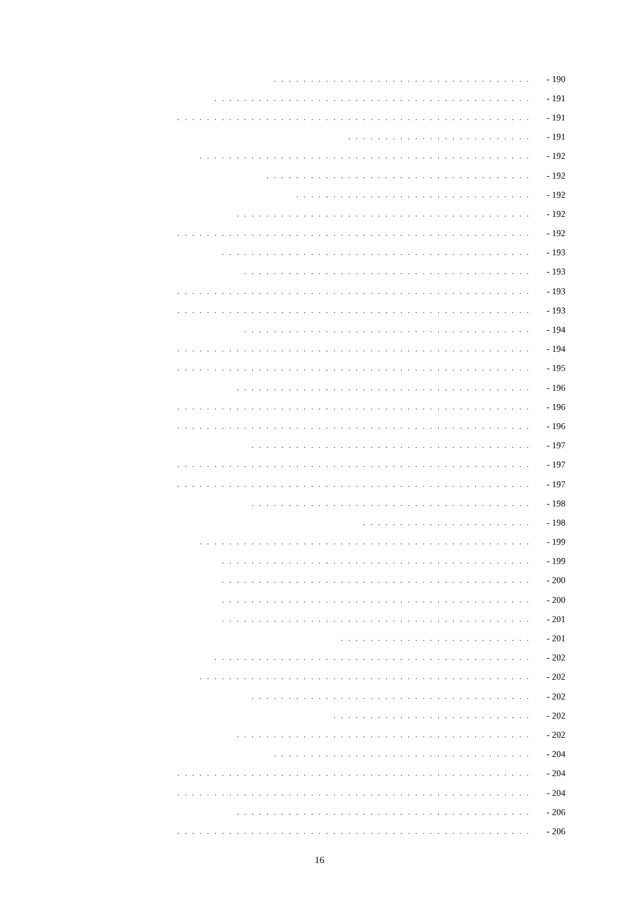. . . . . . . . . . . . . . . . . . . . . . . . . . . . . . . . . . . . . . . . . . . . . . . . . . . . . . . . . . . . . . . . . . . . . . . . . . . . . . . . . . . . . . . . . . . .
- 190
. . . . . . . . . . . . . . . . . . . . . . . . . . . . . . . . . . . . . . . . . . . . . . . . . . . . . . . . . . . . . . . . . . . . . . . . . . . . . . . . . . . . . . . . . . . .
- 191
. . . . . . . . . . . . . . . . . . . . . . . . . . . . . . . . . . . . . . . . . . . . . . . . . . . . . . . . . . . . . . . . . . . . . . . . . . . . . . . . . . . . . . . . . . . .
- 191
. . . . . . . . . . . . . . . . . . . . . . . . . . . . . . . . . . . . . . . . . . . . . . . . . . . . . . . . . . . . . . . . . . . . . . . . . . . . . . . . . . . . . . . . . . . .
- 191
. . . . . . . . . . . . . . . . . . . . . . . . . . . . . . . . . . . . . . . . . . . . . . . . . . . . . . . . . . . . . . . . . . . . . . . . . . . . . . . . . . . . . . . . . . . .
- 192
. . . . . . . . . . . . . . . . . . . . . . . . . . . . . . . . . . . . . . . . . . . . . . . . . . . . . . . . . . . . . . . . . . . . . . . . . . . . . . . . . . . . . . . . . . . .
- 192
. . . . . . . . . . . . . . . . . . . . . . . . . . . . . . . . . . . . . . . . . . . . . . . . . . . . . . . . . . . . . . . . . . . . . . . . . . . . . . . . . . . . . . . . . . . .
- 192
. . . . . . . . . . . . . . . . . . . . . . . . . . . . . . . . . . . . . . . . . . . . . . . . . . . . . . . . . . . . . . . . . . . . . . . . . . . . . . . . . . . . . . . . . . . .
- 192
. . . . . . . . . . . . . . . . . . . . . . . . . . . . . . . . . . . . . . . . . . . . . . . . . . . . . . . . . . . . . . . . . . . . . . . . . . . . . . . . . . . . . . . . . . . .
- 192
. . . . . . . . . . . . . . . . . . . . . . . . . . . . . . . . . . . . . . . . . . . . . . . . . . . . . . . . . . . . . . . . . . . . . . . . . . . . . . . . . . . . . . . . . . . .
- 193
. . . . . . . . . . . . . . . . . . . . . . . . . . . . . . . . . . . . . . . . . . . . . . . . . . . . . . . . . . . . . . . . . . . . . . . . . . . . . . . . . . . . . . . . . . . .
- 193
. . . . . . . . . . . . . . . . . . . . . . . . . . . . . . . . . . . . . . . . . . . . . . . . . . . . . . . . . . . . . . . . . . . . . . . . . . . . . . . . . . . . . . . . . . . .
- 193
. . . . . . . . . . . . . . . . . . . . . . . . . . . . . . . . . . . . . . . . . . . . . . . . . . . . . . . . . . . . . . . . . . . . . . . . . . . . . . . . . . . . . . . . . . . .
- 193
. . . . . . . . . . . . . . . . . . . . . . . . . . . . . . . . . . . . . . . . . . . . . . . . . . . . . . . . . . . . . . . . . . . . . . . . . . . . . . . . . . . . . . . . . . . .
- 194
. . . . . . . . . . . . . . . . . . . . . . . . . . . . . . . . . . . . . . . . . . . . . . . . . . . . . . . . . . . . . . . . . . . . . . . . . . . . . . . . . . . . . . . . . . . .
- 194
. . . . . . . . . . . . . . . . . . . . . . . . . . . . . . . . . . . . . . . . . . . . . . . . . . . . . . . . . . . . . . . . . . . . . . . . . . . . . . . . . . . . . . . . . . . .
- 195
. . . . . . . . . . . . . . . . . . . . . . . . . . . . . . . . . . . . . . . . . . . . . . . . . . . . . . . . . . . . . . . . . . . . . . . . . . . . . . . . . . . . . . . . . . . .
- 196
. . . . . . . . . . . . . . . . . . . . . . . . . . . . . . . . . . . . . . . . . . . . . . . . . . . . . . . . . . . . . . . . . . . . . . . . . . . . . . . . . . . . . . . . . . . .
- 196
. . . . . . . . . . . . . . . . . . . . . . . . . . . . . . . . . . . . . . . . . . . . . . . . . . . . . . . . . . . . . . . . . . . . . . . . . . . . . . . . . . . . . . . . . . . .
- 196
. . . . . . . . . . . . . . . . . . . . . . . . . . . . . . . . . . . . . . . . . . . . . . . . . . . . . . . . . . . . . . . . . . . . . . . . . . . . . . . . . . . . . . . . . . . .
- 197
. . . . . . . . . . . . . . . . . . . . . . . . . . . . . . . . . . . . . . . . . . . . . . . . . . . . . . . . . . . . . . . . . . . . . . . . . . . . . . . . . . . . . . . . . . . .
- 197
. . . . . . . . . . . . . . . . . . . . . . . . . . . . . . . . . . . . . . . . . . . . . . . . . . . . . . . . . . . . . . . . . . . . . . . . . . . . . . . . . . . . . . . . . . . .
- 197
. . . . . . . . . . . . . . . . . . . . . . . . . . . . . . . . . . . . . . . . . . . . . . . . . . . . . . . . . . . . . . . . . . . . . . . . . . . . . . . . . . . . . . . . . . . .
- 198
. . . . . . . . . . . . . . . . . . . . . . . . . . . . . . . . . . . . . . . . . . . . . . . . . . . . . . . . . . . . . . . . . . . . . . . . . . . . . . . . . . . . . . . . . . . .
- 198
. . . . . . . . . . . . . . . . . . . . . . . . . . . . . . . . . . . . . . . . . . . . . . . . . . . . . . . . . . . . . . . . . . . . . . . . . . . . . . . . . . . . . . . . . . . .
- 199
. . . . . . . . . . . . . . . . . . . . . . . . . . . . . . . . . . . . . . . . . . . . . . . . . . . . . . . . . . . . . . . . . . . . . . . . . . . . . . . . . . . . . . . . . . . .
- 199
. . . . . . . . . . . . . . . . . . . . . . . . . . . . . . . . . . . . . . . . . . . . . . . . . . . . . . . . . . . . . . . . . . . . . . . . . . . . . . . . . . . . . . . . . . . .
- 200
. . . . . . . . . . . . . . . . . . . . . . . . . . . . . . . . . . . . . . . . . . . . . . . . . . . . . . . . . . . . . . . . . . . . . . . . . . . . . . . . . . . . . . . . . . . .
- 200
. . . . . . . . . . . . . . . . . . . . . . . . . . . . . . . . . . . . . . . . . . . . . . . . . . . . . . . . . . . . . . . . . . . . . . . . . . . . . . . . . . . . . . . . . . . .
- 201
. . . . . . . . . . . . . . . . . . . . . . . . . . . . . . . . . . . . . . . . . . . . . . . . . . . . . . . . . . . . . . . . . . . . . . . . . . . . . . . . . . . . . . . . . . . .
- 201
. . . . . . . . . . . . . . . . . . . . . . . . . . . . . . . . . . . . . . . . . . . . . . . . . . . . . . . . . . . . . . . . . . . . . . . . . . . . . . . . . . . . . . . . . . . .
- 202
. . . . . . . . . . . . . . . . . . . . . . . . . . . . . . . . . . . . . . . . . . . . . . . . . . . . . . . . . . . . . . . . . . . . . . . . . . . . . . . . . . . . . . . . . . . .
- 202
. . . . . . . . . . . . . . . . . . . . . . . . . . . . . . . . . . . . . . . . . . . . . . . . . . . . . . . . . . . . . . . . . . . . . . . . . . . . . . . . . . . . . . . . . . . .
- 202
. . . . . . . . . . . . . . . . . . . . . . . . . . . . . . . . . . . . . . . . . . . . . . . . . . . . . . . . . . . . . . . . . . . . . . . . . . . . . . . . . . . . . . . . . . . .
- 202
. . . . . . . . . . . . . . . . . . . . . . . . . . . . . . . . . . . . . . . . . . . . . . . . . . . . . . . . . . . . . . . . . . . . . . . . . . . . . . . . . . . . . . . . . . . .
- 202
. . . . . . . . . . . . . . . . . . . . . . . . . . . . . . . . . . . . . . . . . . . . . . . . . . . . . . . . . . . . . . . . . . . . . . . . . . . . . . . . . . . . . . . . . . . .
- 204
. . . . . . . . . . . . . . . . . . . . . . . . . . . . . . . . . . . . . . . . . . . . . . . . . . . . . . . . . . . . . . . . . . . . . . . . . . . . . . . . . . . . . . . . . . . .
- 204
. . . . . . . . . . . . . . . . . . . . . . . . . . . . . . . . . . . . . . . . . . . . . . . . . . . . . . . . . . . . . . . . . . . . . . . . . . . . . . . . . . . . . . . . . . . .
- 204
. . . . . . . . . . . . . . . . . . . . . . . . . . . . . . . . . . . . . . . . . . . . . . . . . . . . . . . . . . . . . . . . . . . . . . . . . . . . . . . . . . . . . . . . . . . .
- 206
. . . . . . . . . . . . . . . . . . . . . . . . . . . . . . . . . . . . . . . . . . . . . . . . . . . . . . . . . . . . . . . . . . . . . . . . . . . . . . . . . . . . . . . . . . . .
- 206
16